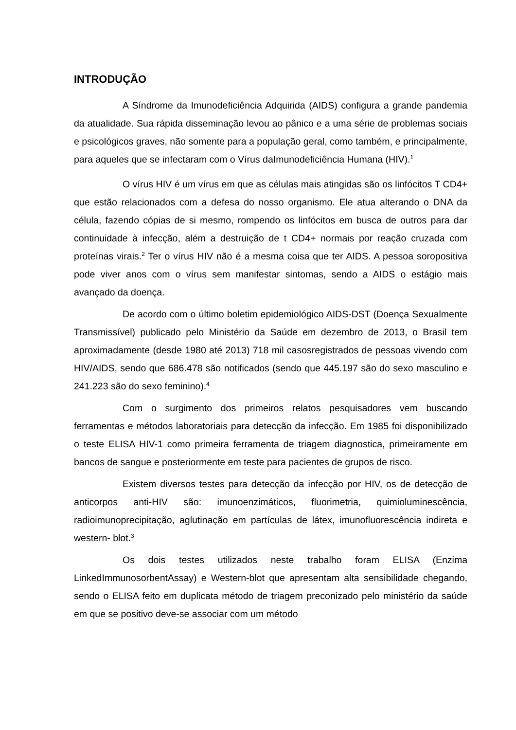INTRODUÇÃO
A Síndrome da Imunodeficiência Adquirida (AIDS) configura a grande pandemia da atualidade. Sua rápida disseminação levou ao pânico e a uma série de problemas sociais e psicológicos graves, não somente para a população geral, como também, e principalmente, para aqueles que se infectaram com o Vírus daImunodeficiência Humana (HIV).<sup>1</sup>
O vírus HIV é um vírus em que as células mais atingidas são os linfócitos T CD4+ que estão relacionados com a defesa do nosso organismo. Ele atua alterando o DNA da célula, fazendo cópias de si mesmo, rompendo os linfócitos em busca de outros para dar continuidade à infecção, além a destruição de t CD4+ normais por reação cruzada com proteínas virais.<sup>2</sup> Ter o vírus HIV não é a mesma coisa que ter AIDS. A pessoa soropositiva pode viver anos com o vírus sem manifestar sintomas, sendo a AIDS o estágio mais avançado da doença.
De acordo com o último boletim epidemiológico AIDS-DST (Doença Sexualmente Transmissível) publicado pelo Ministério da Saúde em dezembro de 2013, o Brasil tem aproximadamente (desde 1980 até 2013) 718 mil casosregistrados de pessoas vivendo com HIV/AIDS, sendo que 686.478 são notificados (sendo que 445.197 são do sexo masculino e 241.223 são do sexo feminino).<sup>4</sup>
Com o surgimento dos primeiros relatos pesquisadores vem buscando ferramentas e métodos laboratoriais para detecção da infecção. Em 1985 foi disponibilizado o teste ELISA HIV-1 como primeira ferramenta de triagem diagnostica, primeiramente em bancos de sangue e posteriormente em teste para pacientes de grupos de risco.
Existem diversos testes para detecção da infecção por HIV, os de detecção de anticorpos anti-HIV são: imunoenzimáticos, fluorimetria, quimioluminescência, radioimunoprecipitação, aglutinação em partículas de látex, imunofluorescência indireta e western- blot.<sup>3</sup>
Os dois testes utilizados neste trabalho foram ELISA (Enzima LinkedImmunosorbentAssay) e Western-blot que apresentam alta sensibilidade chegando, sendo o ELISA feito em duplicata método de triagem preconizado pelo ministério da saúde em que se positivo deve-se associar com um método